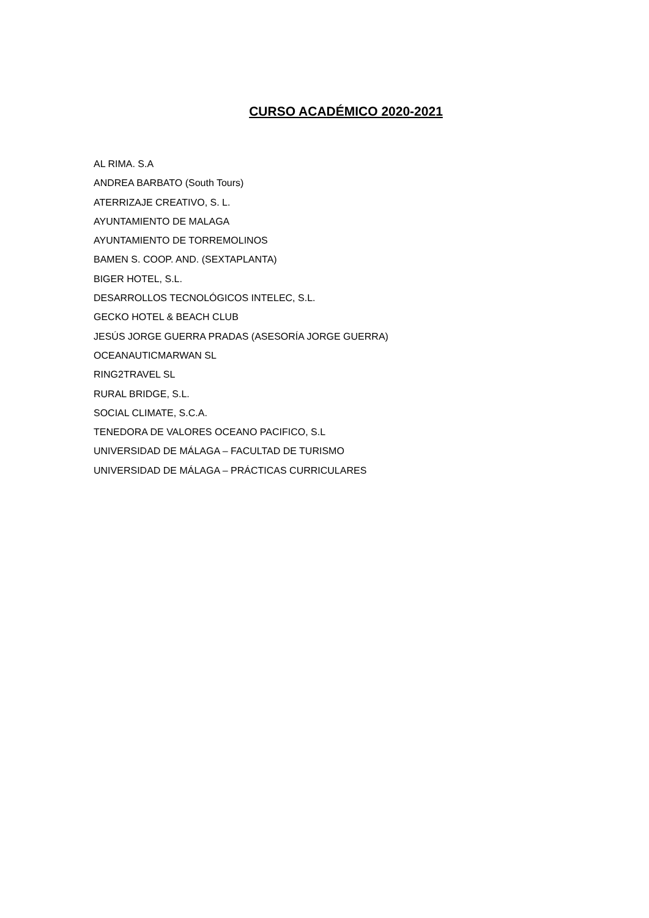CURSO ACADÉMICO 2020-2021
AL RIMA. S.A
ANDREA BARBATO (South Tours)
ATERRIZAJE CREATIVO, S. L.
AYUNTAMIENTO DE MALAGA
AYUNTAMIENTO DE TORREMOLINOS
BAMEN S. COOP. AND. (SEXTAPLANTA)
BIGER HOTEL, S.L.
DESARROLLOS TECNOLÓGICOS INTELEC, S.L.
GECKO HOTEL & BEACH CLUB
JESÚS JORGE GUERRA PRADAS (ASESORÍA JORGE GUERRA)
OCEANAUTICMARWAN SL
RING2TRAVEL SL
RURAL BRIDGE, S.L.
SOCIAL CLIMATE, S.C.A.
TENEDORA DE VALORES OCEANO PACIFICO, S.L
UNIVERSIDAD DE MÁLAGA – FACULTAD DE TURISMO
UNIVERSIDAD DE MÁLAGA – PRÁCTICAS CURRICULARES